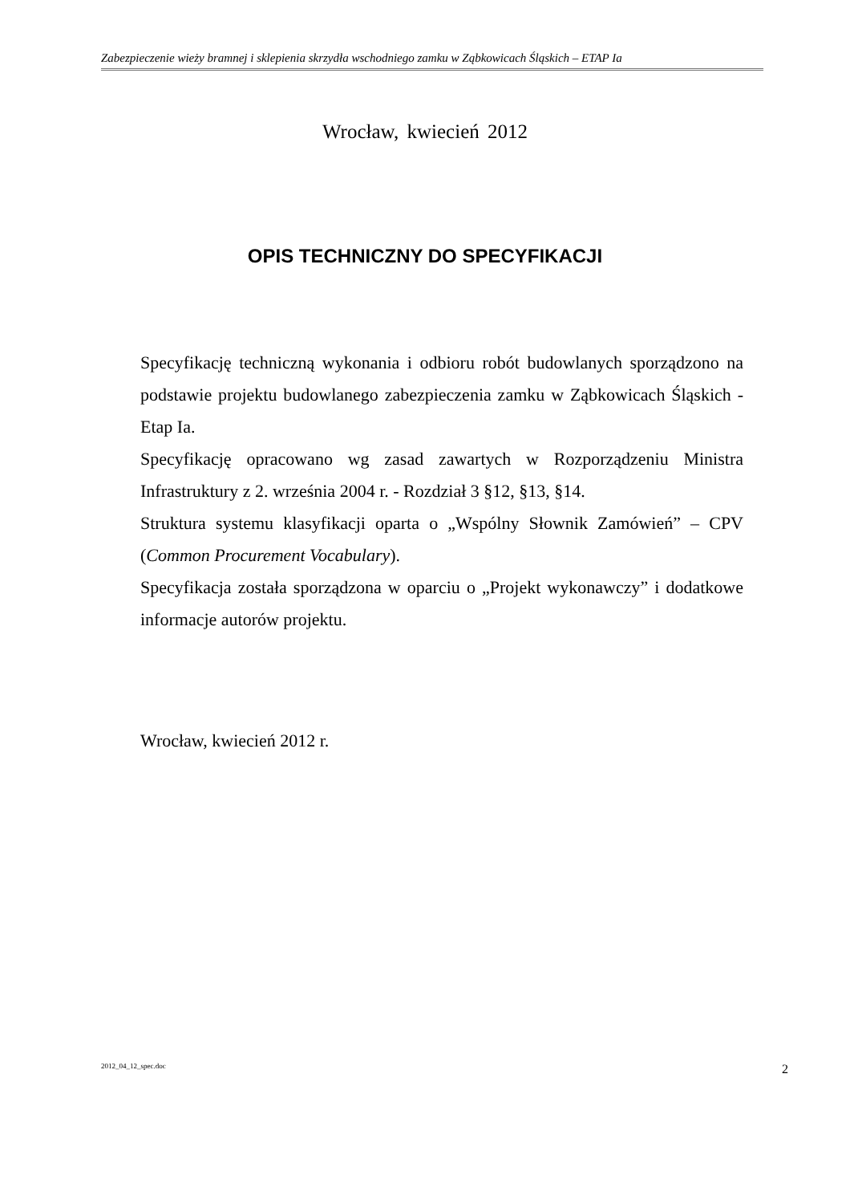Zabezpieczenie wieży bramnej i sklepienia skrzydła wschodniego zamku w Ząbkowicach Śląskich – ETAP Ia
Wrocław, kwiecień 2012
OPIS TECHNICZNY DO SPECYFIKACJI
Specyfikację techniczną wykonania i odbioru robót budowlanych sporządzono na podstawie projektu budowlanego zabezpieczenia zamku w Ząbkowicach Śląskich - Etap Ia.
Specyfikację opracowano wg zasad zawartych w Rozporządzeniu Ministra Infrastruktury z 2. września 2004 r. - Rozdział 3 §12, §13, §14.
Struktura systemu klasyfikacji oparta o „Wspólny Słownik Zamówień” – CPV (Common Procurement Vocabulary).
Specyfikacja została sporządzona w oparciu o „Projekt wykonawczy” i dodatkowe informacje autorów projektu.
Wrocław, kwiecień 2012 r.
2012_04_12_spec.doc 2